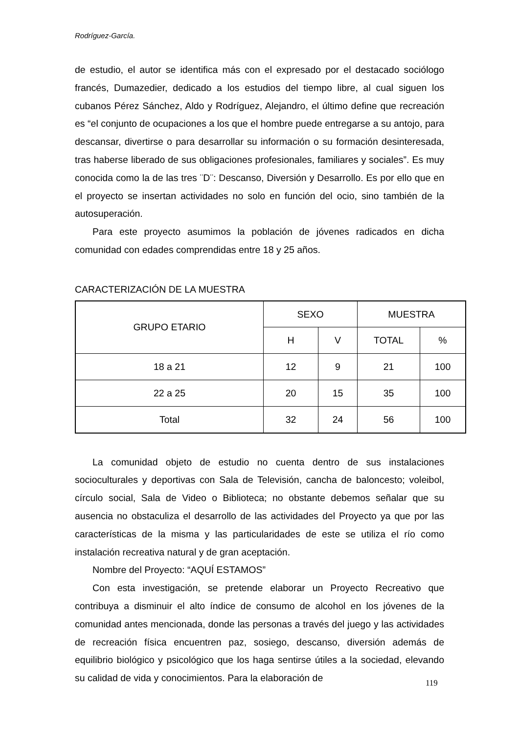Rodríguez-García.
de estudio, el autor se identifica más con el expresado por el destacado sociólogo francés, Dumazedier, dedicado a los estudios del tiempo libre, al cual siguen los cubanos Pérez Sánchez, Aldo y Rodríguez, Alejandro, el último define que recreación es “el conjunto de ocupaciones a los que el hombre puede entregarse a su antojo, para descansar, divertirse o para desarrollar su información o su formación desinteresada, tras haberse liberado de sus obligaciones profesionales, familiares y sociales”. Es muy conocida como la de las tres ¨D¨: Descanso, Diversión y Desarrollo. Es por ello que en el proyecto se insertan actividades no solo en función del ocio, sino también de la autosuperación.
Para este proyecto asumimos la población de jóvenes radicados en dicha comunidad con edades comprendidas entre 18 y 25 años.
CARACTERIZACIÓN DE LA MUESTRA
| GRUPO ETARIO | SEXO | | MUESTRA | |
| --- | --- | --- | --- | --- |
| | H | V | TOTAL | % |
| 18 a 21 | 12 | 9 | 21 | 100 |
| 22 a 25 | 20 | 15 | 35 | 100 |
| Total | 32 | 24 | 56 | 100 |
La comunidad objeto de estudio no cuenta dentro de sus instalaciones socioculturales y deportivas con Sala de Televisión, cancha de baloncesto; voleibol, círculo social, Sala de Video o Biblioteca; no obstante debemos señalar que su ausencia no obstaculiza el desarrollo de las actividades del Proyecto ya que por las características de la misma y las particularidades de este se utiliza el río como instalación recreativa natural y de gran aceptación.
Nombre del Proyecto: “AQUÍ ESTAMOS”
Con esta investigación, se pretende elaborar un Proyecto Recreativo que contribuya a disminuir el alto índice de consumo de alcohol en los jóvenes de la comunidad antes mencionada, donde las personas a través del juego y las actividades de recreación física encuentren paz, sosiego, descanso, diversión además de equilibrio biológico y psicológico que los haga sentirse útiles a la sociedad, elevando su calidad de vida y conocimientos. Para la elaboración de
119